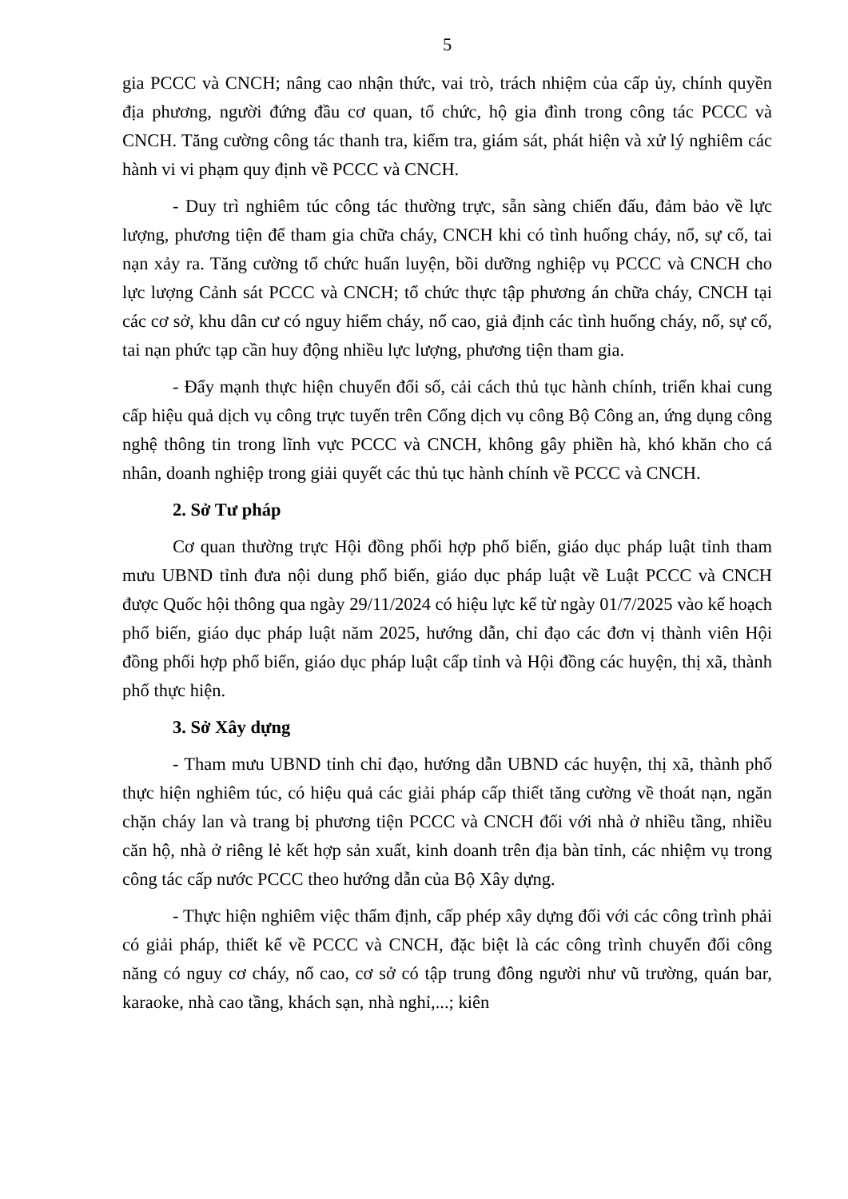5
gia PCCC và CNCH; nâng cao nhận thức, vai trò, trách nhiệm của cấp ủy, chính quyền địa phương, người đứng đầu cơ quan, tổ chức, hộ gia đình trong công tác PCCC và CNCH. Tăng cường công tác thanh tra, kiểm tra, giám sát, phát hiện và xử lý nghiêm các hành vi vi phạm quy định về PCCC và CNCH.
- Duy trì nghiêm túc công tác thường trực, sẵn sàng chiến đấu, đảm bảo về lực lượng, phương tiện để tham gia chữa cháy, CNCH khi có tình huống cháy, nổ, sự cố, tai nạn xảy ra. Tăng cường tổ chức huấn luyện, bồi dưỡng nghiệp vụ PCCC và CNCH cho lực lượng Cảnh sát PCCC và CNCH; tổ chức thực tập phương án chữa cháy, CNCH tại các cơ sở, khu dân cư có nguy hiểm cháy, nổ cao, giả định các tình huống cháy, nổ, sự cố, tai nạn phức tạp cần huy động nhiều lực lượng, phương tiện tham gia.
- Đẩy mạnh thực hiện chuyển đổi số, cải cách thủ tục hành chính, triển khai cung cấp hiệu quả dịch vụ công trực tuyến trên Cổng dịch vụ công Bộ Công an, ứng dụng công nghệ thông tin trong lĩnh vực PCCC và CNCH, không gây phiền hà, khó khăn cho cá nhân, doanh nghiệp trong giải quyết các thủ tục hành chính về PCCC và CNCH.
2. Sở Tư pháp
Cơ quan thường trực Hội đồng phối hợp phổ biến, giáo dục pháp luật tỉnh tham mưu UBND tỉnh đưa nội dung phổ biến, giáo dục pháp luật về Luật PCCC và CNCH được Quốc hội thông qua ngày 29/11/2024 có hiệu lực kể từ ngày 01/7/2025 vào kế hoạch phổ biến, giáo dục pháp luật năm 2025, hướng dẫn, chỉ đạo các đơn vị thành viên Hội đồng phối hợp phổ biến, giáo dục pháp luật cấp tỉnh và Hội đồng các huyện, thị xã, thành phố thực hiện.
3. Sở Xây dựng
- Tham mưu UBND tỉnh chỉ đạo, hướng dẫn UBND các huyện, thị xã, thành phố thực hiện nghiêm túc, có hiệu quả các giải pháp cấp thiết tăng cường về thoát nạn, ngăn chặn cháy lan và trang bị phương tiện PCCC và CNCH đối với nhà ở nhiều tầng, nhiều căn hộ, nhà ở riêng lẻ kết hợp sản xuất, kinh doanh trên địa bàn tỉnh, các nhiệm vụ trong công tác cấp nước PCCC theo hướng dẫn của Bộ Xây dựng.
- Thực hiện nghiêm việc thẩm định, cấp phép xây dựng đối với các công trình phải có giải pháp, thiết kế về PCCC và CNCH, đặc biệt là các công trình chuyển đổi công năng có nguy cơ cháy, nổ cao, cơ sở có tập trung đông người như vũ trường, quán bar, karaoke, nhà cao tầng, khách sạn, nhà nghỉ,...; kiên